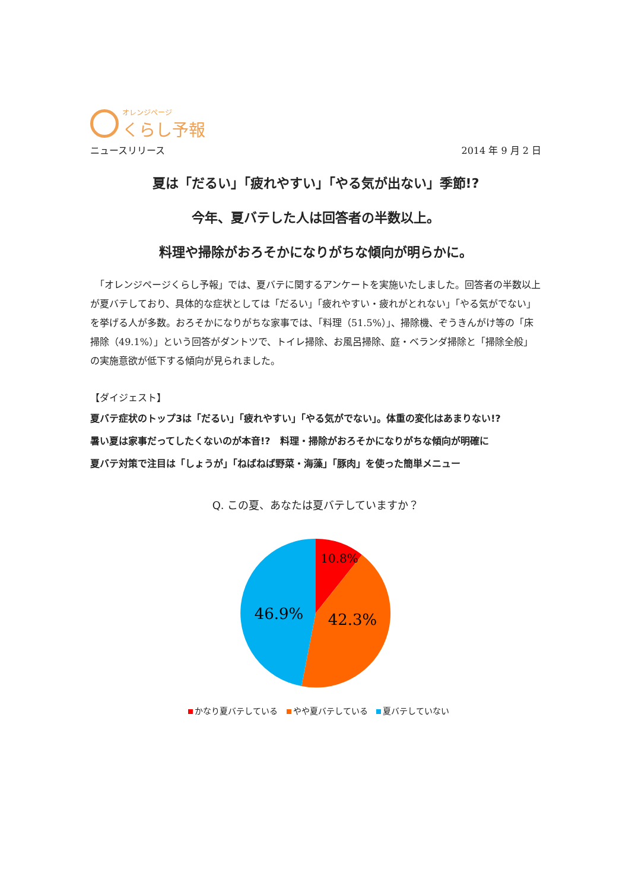オレンジページ
くらし予報
ニュースリリース 2014 年 9 月 2 日
夏は「だるい」「疲れやすい」「やる気が出ない」季節!?
今年、夏バテした人は回答者の半数以上。
料理や掃除がおろそかになりがちな傾向が明らかに。
　「オレンジページくらし予報」では、夏バテに関するアンケートを実施いたしました。回答者の半数以上が夏バテしており、具体的な症状としては「だるい」「疲れやすい・疲れがとれない」「やる気がでない」を挙げる人が多数。おろそかになりがちな家事では、「料理（51.5%）」、掃除機、ぞうきんがけ等の「床掃除（49.1%）」という回答がダントツで、トイレ掃除、お風呂掃除、庭・ベランダ掃除と「掃除全般」の実施意欲が低下する傾向が見られました。
【ダイジェスト】
夏バテ症状のトップ3は「だるい」「疲れやすい」「やる気がでない」。体重の変化はあまりない!?
暑い夏は家事だってしたくないのが本音!?　料理・掃除がおろそかになりがちな傾向が明確に
夏バテ対策で注目は「しょうが」「ねばねば野菜・海藻」「豚肉」を使った簡単メニュー
Q. この夏、あなたは夏バテしていますか？
10.8%
42.3%
46.9%
かなり夏バテしている やや夏バテしている 夏バテしていない